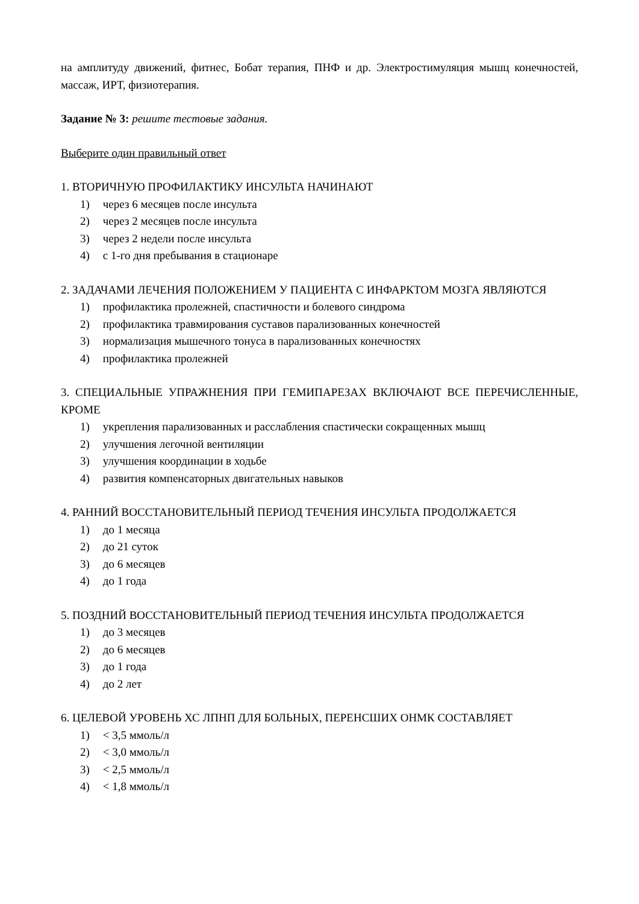на амплитуду движений, фитнес, Бобат терапия, ПНФ и др. Электростимуляция мышц конечностей, массаж, ИРТ, физиотерапия.
Задание № 3: решите тестовые задания.
Выберите один правильный ответ
1. ВТОРИЧНУЮ ПРОФИЛАКТИКУ ИНСУЛЬТА НАЧИНАЮТ
1) через 6 месяцев после инсульта
2) через 2 месяцев после инсульта
3) через 2 недели после инсульта
4) с 1-го дня пребывания в стационаре
2. ЗАДАЧАМИ ЛЕЧЕНИЯ ПОЛОЖЕНИЕМ У ПАЦИЕНТА С ИНФАРКТОМ МОЗГА ЯВЛЯЮТСЯ
1) профилактика пролежней, спастичности и болевого синдрома
2) профилактика травмирования суставов парализованных конечностей
3) нормализация мышечного тонуса в парализованных конечностях
4) профилактика пролежней
3. СПЕЦИАЛЬНЫЕ УПРАЖНЕНИЯ ПРИ ГЕМИПАРЕЗАХ ВКЛЮЧАЮТ ВСЕ ПЕРЕЧИСЛЕННЫЕ, КРОМЕ
1) укрепления парализованных и расслабления спастически сокращенных мышц
2) улучшения легочной вентиляции
3) улучшения координации в ходьбе
4) развития компенсаторных двигательных навыков
4. РАННИЙ ВОССТАНОВИТЕЛЬНЫЙ ПЕРИОД ТЕЧЕНИЯ ИНСУЛЬТА ПРОДОЛЖАЕТСЯ
1) до 1 месяца
2) до 21 суток
3) до 6 месяцев
4) до 1 года
5. ПОЗДНИЙ ВОССТАНОВИТЕЛЬНЫЙ ПЕРИОД ТЕЧЕНИЯ ИНСУЛЬТА ПРОДОЛЖАЕТСЯ
1) до 3 месяцев
2) до 6 месяцев
3) до 1 года
4) до 2 лет
6. ЦЕЛЕВОЙ УРОВЕНЬ ХС ЛПНП ДЛЯ БОЛЬНЫХ, ПЕРЕНСШИХ ОНМК СОСТАВЛЯЕТ
1) < 3,5 ммоль/л
2) < 3,0 ммоль/л
3) < 2,5 ммоль/л
4) < 1,8 ммоль/л